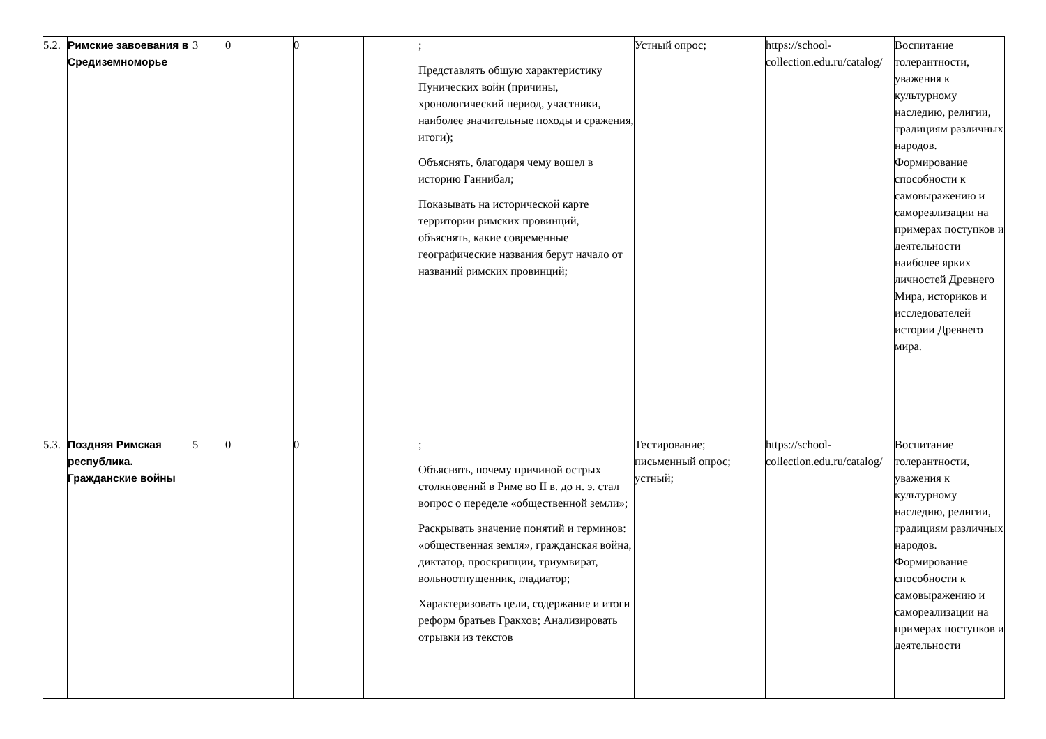| 5.2. | Римские завоевания в Средиземноморье | 3 | 0 | 0 | | ; Представлять общую характеристику Пунических войн (причины, хронологический период, участники, наиболее значительные походы и сражения, итоги); Объяснять, благодаря чему вошел в историю Ганнибал; Показывать на исторической карте территории римских провинций, объяснять, какие современные географические названия берут начало от названий римских провинций; | Устный опрос; | https://school-collection.edu.ru/catalog/ | Воспитание толерантности, уважения к культурному наследию, религии, традициям различных народов. Формирование способности к самовыражению и самореализации на примерах поступков и деятельности наиболее ярких личностей Древнего Мира, историков и исследователей истории Древнего мира. |
| 5.3. | Поздняя Римская республика. Гражданские войны | 5 | 0 | 0 | | ; Объяснять, почему причиной острых столкновений в Риме во II в. до н. э. стал вопрос о переделе «общественной земли»; Раскрывать значение понятий и терминов: «общественная земля», гражданская война, диктатор, проскрипции, триумвират, вольноотпущенник, гладиатор; Характеризовать цели, содержание и итоги реформ братьев Гракхов; Анализировать отрывки из текстов | Тестирование; письменный опрос; устный; | https://school-collection.edu.ru/catalog/ | Воспитание толерантности, уважения к культурному наследию, религии, традициям различных народов. Формирование способности к самовыражению и самореализации на примерах поступков и деятельности |